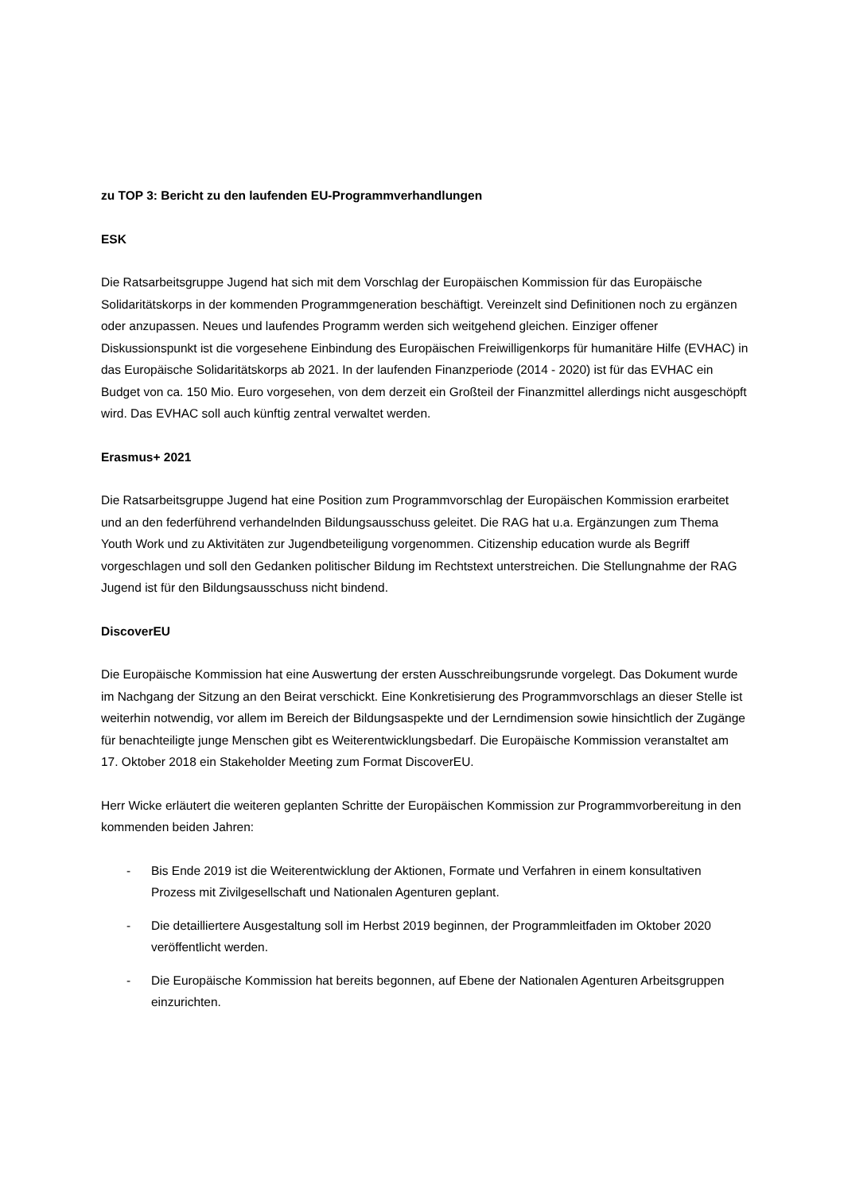zu TOP 3: Bericht zu den laufenden EU-Programmverhandlungen
ESK
Die Ratsarbeitsgruppe Jugend hat sich mit dem Vorschlag der Europäischen Kommission für das Europäische Solidaritätskorps in der kommenden Programmgeneration beschäftigt. Vereinzelt sind Definitionen noch zu ergänzen oder anzupassen. Neues und laufendes Programm werden sich weitgehend gleichen. Einziger offener Diskussionspunkt ist die vorgesehene Einbindung des Europäischen Freiwilligenkorps für humanitäre Hilfe (EVHAC) in das Europäische Solidaritätskorps ab 2021. In der laufenden Finanzperiode (2014 - 2020) ist für das EVHAC ein Budget von ca. 150 Mio. Euro vorgesehen, von dem derzeit ein Großteil der Finanzmittel allerdings nicht ausgeschöpft wird. Das EVHAC soll auch künftig zentral verwaltet werden.
Erasmus+ 2021
Die Ratsarbeitsgruppe Jugend hat eine Position zum Programmvorschlag der Europäischen Kommission erarbeitet und an den federführend verhandelnden Bildungsausschuss geleitet. Die RAG hat u.a. Ergänzungen zum Thema Youth Work und zu Aktivitäten zur Jugendbeteiligung vorgenommen. Citizenship education wurde als Begriff vorgeschlagen und soll den Gedanken politischer Bildung im Rechtstext unterstreichen. Die Stellungnahme der RAG Jugend ist für den Bildungsausschuss nicht bindend.
DiscoverEU
Die Europäische Kommission hat eine Auswertung der ersten Ausschreibungsrunde vorgelegt. Das Dokument wurde im Nachgang der Sitzung an den Beirat verschickt. Eine Konkretisierung des Programmvorschlags an dieser Stelle ist weiterhin notwendig, vor allem im Bereich der Bildungsaspekte und der Lerndimension sowie hinsichtlich der Zugänge für benachteiligte junge Menschen gibt es Weiterentwicklungsbedarf. Die Europäische Kommission veranstaltet am 17. Oktober 2018 ein Stakeholder Meeting zum Format DiscoverEU.
Herr Wicke erläutert die weiteren geplanten Schritte der Europäischen Kommission zur Programmvorbereitung in den kommenden beiden Jahren:
- Bis Ende 2019 ist die Weiterentwicklung der Aktionen, Formate und Verfahren in einem konsultativen Prozess mit Zivilgesellschaft und Nationalen Agenturen geplant.
- Die detailliertere Ausgestaltung soll im Herbst 2019 beginnen, der Programmleitfaden im Oktober 2020 veröffentlicht werden.
- Die Europäische Kommission hat bereits begonnen, auf Ebene der Nationalen Agenturen Arbeitsgruppen einzurichten.